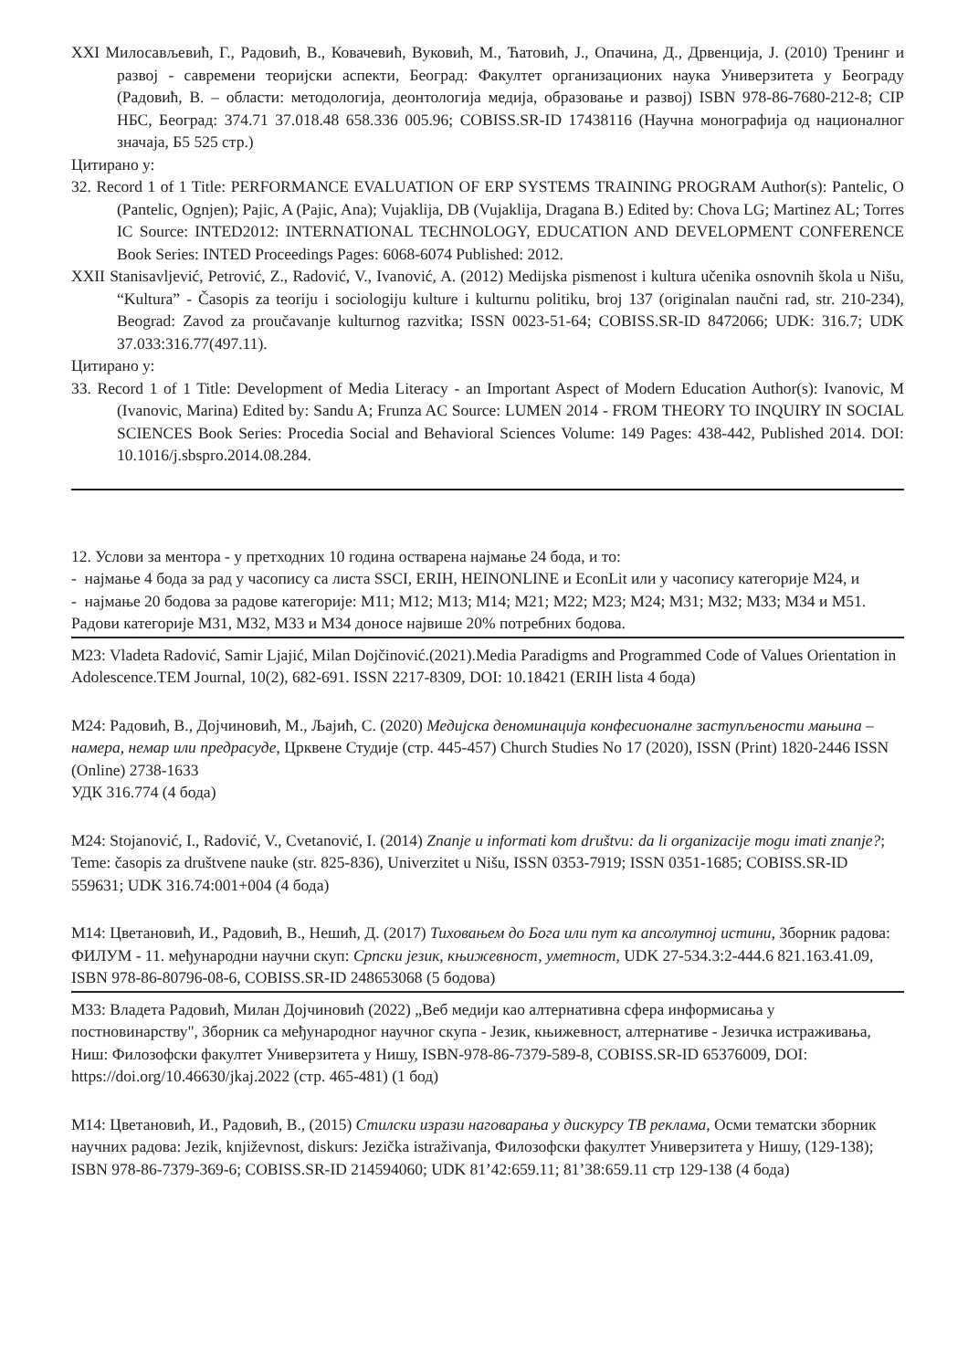XXI Милосављевић, Г., Радовић, В., Ковачевић, Вуковић, М., Ћатовић, Ј., Опачина, Д., Дрвенција, Ј. (2010) Тренинг и развој - савремени теоријски аспекти, Београд: Факултет организационих наука Универзитета у Београду (Радовић, В. – области: методологија, деонтологија медија, образовање и развој) ISBN 978-86-7680-212-8; CIP НБС, Београд: 374.71 37.018.48 658.336 005.96; COBISS.SR-ID 17438116 (Научна монографија од националног значаја, Б5 525 стр.)
Цитирано у:
32. Record 1 of 1 Title: PERFORMANCE EVALUATION OF ERP SYSTEMS TRAINING PROGRAM Author(s): Pantelic, O (Pantelic, Ognjen); Pajic, A (Pajic, Ana); Vujaklija, DB (Vujaklija, Dragana B.) Edited by: Chova LG; Martinez AL; Torres IC Source: INTED2012: INTERNATIONAL TECHNOLOGY, EDUCATION AND DEVELOPMENT CONFERENCE Book Series: INTED Proceedings Pages: 6068-6074 Published: 2012.
XXII Stanisavljević, Petrović, Z., Radović, V., Ivanović, A. (2012) Medijska pismenost i kultura učenika osnovnih škola u Nišu, “Kultura” - Časopis za teoriju i sociologiju kulture i kulturnu politiku, broj 137 (originalan naučni rad, str. 210-234), Beograd: Zavod za proučavanje kulturnog razvitka; ISSN 0023-51-64; COBISS.SR-ID 8472066; UDK: 316.7; UDK 37.033:316.77(497.11).
Цитирано у:
33. Record 1 of 1 Title: Development of Media Literacy - an Important Aspect of Modern Education Author(s): Ivanovic, M (Ivanovic, Marina) Edited by: Sandu A; Frunza AC Source: LUMEN 2014 - FROM THEORY TO INQUIRY IN SOCIAL SCIENCES Book Series: Procedia Social and Behavioral Sciences Volume: 149 Pages: 438-442, Published 2014. DOI: 10.1016/j.sbspro.2014.08.284.
12. Услови за ментора - у претходних 10 година остварена најмање 24 бода, и то:
- најмање 4 бода за рад у часопису са листа SSCI, ERIH, HEINONLINE и EconLit или у часопису категорије М24, и
- најмање 20 бодова за радове категорије: М11; М12; М13; М14; М21; М22; М23; М24; М31; М32; М33; М34 и М51.
Радови категорије М31, М32, М33 и М34 доносе највише 20% потребних бодова.
M23: Vladeta Radović, Samir Ljajić, Milan Dojčinović.(2021).Media Paradigms and Programmed Code of Values Orientation in Adolescence.TEM Journal, 10(2), 682-691. ISSN 2217-8309, DOI: 10.18421 (ERIH lista 4 бода)
М24: Радовић, В., Дојчиновић, М., Љајић, С. (2020) Медијска деноминација конфесионалне заступљености мањина – намера, немар или предрасуде, Црквене Студије (стр. 445-457) Church Studies No 17 (2020), ISSN (Print) 1820-2446 ISSN (Online) 2738-1633
УДК 316.774 (4 бода)
М24: Stojanović, I., Radović, V., Cvetanović, I. (2014) Znanje u informati kom društvu: da li organizacije mogu imati znanje?; Teme: časopis za društvene nauke (str. 825-836), Univerzitet u Nišu, ISSN 0353-7919; ISSN 0351-1685; COBISS.SR-ID 559631; UDK 316.74:001+004 (4 бода)
М14: Цветановић, И., Радовић, В., Нешић, Д. (2017) Тиховањем до Бога или пут ка апсолутној истини, Зборник радова: ФИЛУМ - 11. међународни научни скуп: Српски језик, књижевност, уметност, UDK 27-534.3:2-444.6 821.163.41.09, ISBN 978-86-80796-08-6, COBISS.SR-ID 248653068 (5 бодова)
М33: Владета Радовић, Милан Дојчиновић (2022) „Веб медији као алтернативна сфера информисања у постновинарству", Зборник са међународног научног скупа - Језик, књижевност, алтернативе - Језичка истраживања, Ниш: Филозофски факултет Универзитета у Нишу, ISBN-978-86-7379-589-8, COBISS.SR-ID 65376009, DOI: https://doi.org/10.46630/jkaj.2022 (стр. 465-481) (1 бод)
М14: Цветановић, И., Радовић, В., (2015) Стилски изрази наговарања у дискурсу ТВ реклама, Осми тематски зборник научних радова: Jezik, književnost, diskurs: Jezička istraživanja, Филозофски факултет Универзитета у Нишу, (129-138); ISBN 978-86-7379-369-6; COBISS.SR-ID 214594060; UDK 81’42:659.11; 81’38:659.11 стр 129-138 (4 бода)